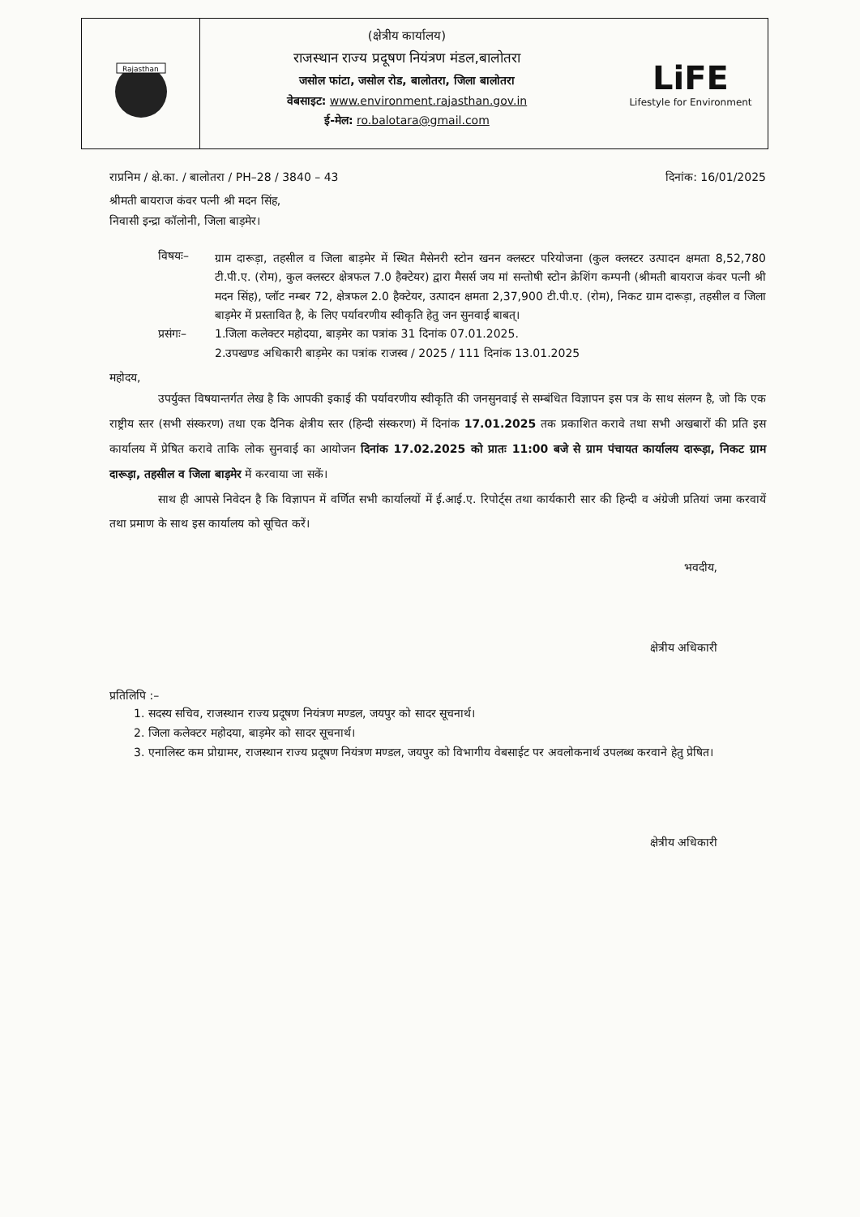Rajasthan
(क्षेत्रीय कार्यालय)
राजस्थान राज्य प्रदूषण नियंत्रण मंडल,बालोतरा
जसोल फांटा, जसोल रोड, बालोतरा, जिला बालोतरा
वेबसाइट: www.environment.rajasthan.gov.in
ई-मेल: ro.balotara@gmail.com
LiFE
Lifestyle for Environment
राप्रनिम / क्षे.का. / बालोतरा / PH–28 / 3840 – 43 दिनांक: 16/01/2025
श्रीमती बायराज कंवर पत्नी श्री मदन सिंह,
निवासी इन्द्रा कॉलोनी, जिला बाड़मेर।
विषयः–
ग्राम दारूड़ा, तहसील व जिला बाड़मेर में स्थित मैसेनरी स्टोन खनन क्लस्टर परियोजना (कुल क्लस्टर उत्पादन क्षमता 8,52,780 टी.पी.ए. (रोम), कुल क्लस्टर क्षेत्रफल 7.0 हैक्टेयर) द्वारा मैसर्स जय मां सन्तोषी स्टोन क्रेशिंग कम्पनी (श्रीमती बायराज कंवर पत्नी श्री मदन सिंह), प्लॉट नम्बर 72, क्षेत्रफल 2.0 हैक्टेयर, उत्पादन क्षमता 2,37,900 टी.पी.ए. (रोम), निकट ग्राम दारूड़ा, तहसील व जिला बाड़मेर में प्रस्तावित है, के लिए पर्यावरणीय स्वीकृति हेतु जन सुनवाई बाबत्।
प्रसंगः– 1.जिला कलेक्टर महोदया, बाड़मेर का पत्रांक 31 दिनांक 07.01.2025.
2.उपखण्ड अधिकारी बाड़मेर का पत्रांक राजस्व / 2025 / 111 दिनांक 13.01.2025
महोदय,
उपर्युक्त विषयान्तर्गत लेख है कि आपकी इकाई की पर्यावरणीय स्वीकृति की जनसुनवाई से सम्बंधित विज्ञापन इस पत्र के साथ संलग्न है, जो कि एक राष्ट्रीय स्तर (सभी संस्करण) तथा एक दैनिक क्षेत्रीय स्तर (हिन्दी संस्करण) में दिनांक 17.01.2025 तक प्रकाशित करावे तथा सभी अखबारों की प्रति इस कार्यालय में प्रेषित करावे ताकि लोक सुनवाई का आयोजन दिनांक 17.02.2025 को प्रातः 11:00 बजे से ग्राम पंचायत कार्यालय दारूड़ा, निकट ग्राम दारूड़ा, तहसील व जिला बाड़मेर में करवाया जा सकें।
साथ ही आपसे निवेदन है कि विज्ञापन में वर्णित सभी कार्यालयों में ई.आई.ए. रिपोर्ट्स तथा कार्यकारी सार की हिन्दी व अंग्रेजी प्रतियां जमा करवायें तथा प्रमाण के साथ इस कार्यालय को सूचित करें।
भवदीय,
क्षेत्रीय अधिकारी
प्रतिलिपि :–
1. सदस्य सचिव, राजस्थान राज्य प्रदूषण नियंत्रण मण्डल, जयपुर को सादर सूचनार्थ।
2. जिला कलेक्टर महोदया, बाड़मेर को सादर सूचनार्थ।
3. एनालिस्ट कम प्रोग्रामर, राजस्थान राज्य प्रदूषण नियंत्रण मण्डल, जयपुर को विभागीय वेबसाईट पर अवलोकनार्थ उपलब्ध करवाने हेतु प्रेषित।
क्षेत्रीय अधिकारी